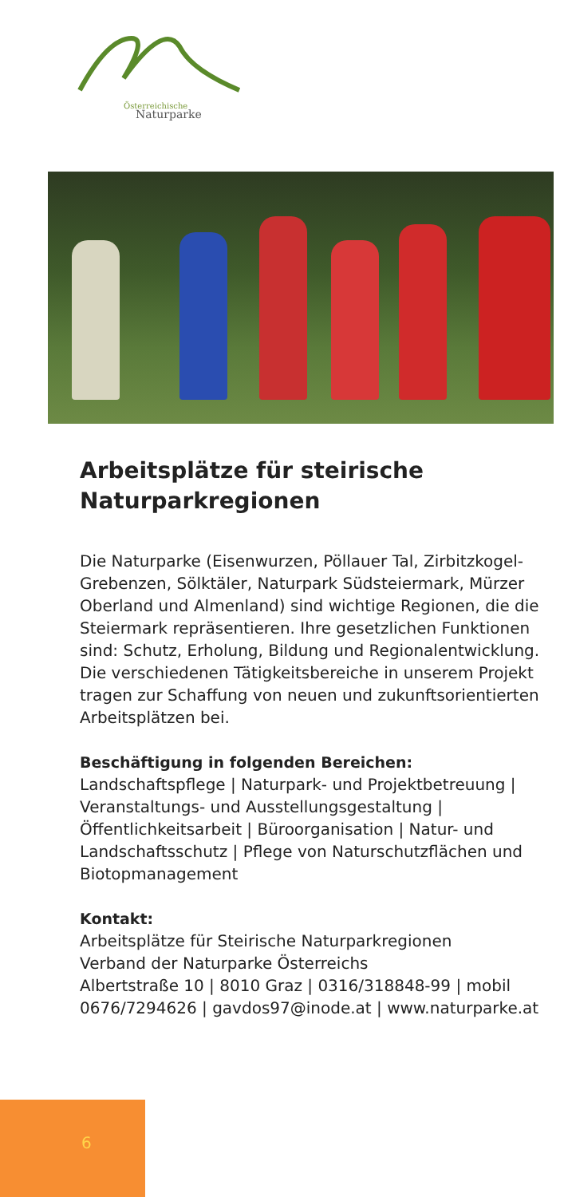Österreichische
Naturparke
Arbeitsplätze für steirische Naturparkregionen
Die Naturparke (Eisenwurzen, Pöllauer Tal, Zirbitzkogel-Grebenzen, Sölktäler, Naturpark Südsteiermark, Mürzer Oberland und Almenland) sind wichtige Regionen, die die Steiermark re­präsentieren. Ihre gesetzlichen Funktionen sind: Schutz, Erholung, Bildung und Regionalentwick­lung. Die verschiedenen Tätigkeitsbereiche in unserem Projekt tragen zur Schaffung von neuen und zukunftsorientierten Arbeitsplätzen bei.
Beschäftigung in folgenden Bereichen:
Landschaftspflege | Naturpark- und Projektbe­treuung | Veranstaltungs- und Ausstellungsge­staltung | Öffentlichkeitsarbeit | Büroorganisa­tion | Natur- und Landschaftsschutz | Pflege von Naturschutzflächen und Biotopmanagement
Kontakt:
Arbeitsplätze für Steirische Naturparkregionen
Verband der Naturparke Österreichs
Albertstraße 10 | 8010 Graz | 0316/318848-99 | mobil 0676/7294626 | gavdos97@inode.at | www.naturparke.at
6